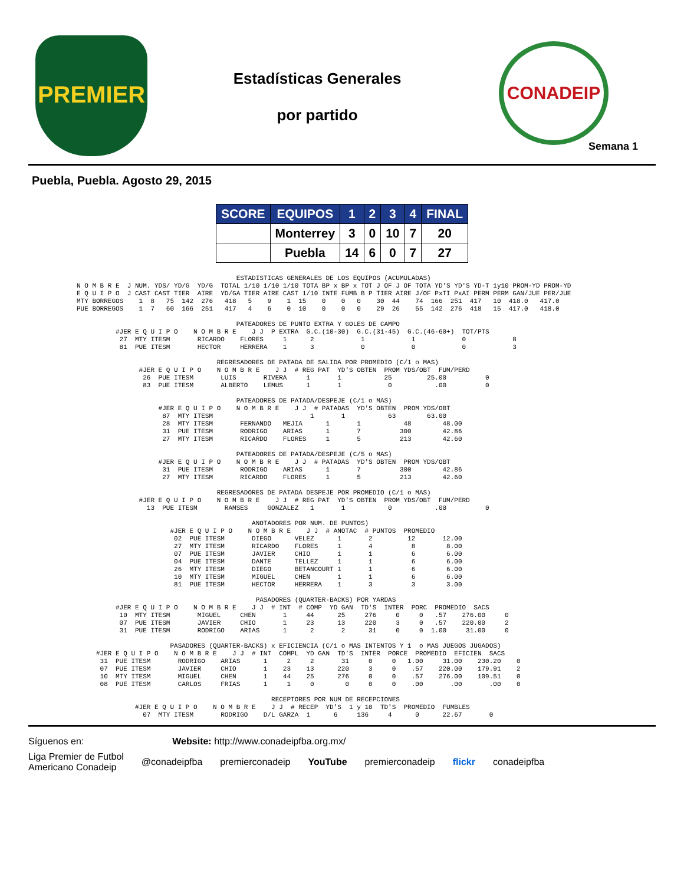PREMIER
Estadísticas Generales
por partido
CONADEIP
Semana 1
Puebla, Puebla. Agosto 29, 2015
| SCORE | EQUIPOS | 1 | 2 | 3 | 4 | FINAL |
| --- | --- | --- | --- | --- | --- | --- |
| | Monterrey | 3 | 0 | 10 | 7 | 20 |
| | Puebla | 14 | 6 | 0 | 7 | 27 |
                                         ESTADISTICAS GENERALES DE LOS EQUIPOS (ACUMULADAS)
N O M B R E  J NUM. YDS/ YD/G  YD/G  TOTAL 1/10 1/10 1/10 TOTA BP x BP x TOT J OF J OF TOTA YD'S YD'S YD-T 1y10 PROM-YD PROM-YD
E Q U I P O  J CAST CAST TIER  AIRE  YD/GA TIER AIRE CAST 1/10 INTE FUMB B P TIER AIRE J/OF PxTI PxAI PERM PERM GAN/JUE PER/JUE
MTY BORREGOS    1  8   75  142  276   418   5    9    1  15    0    0   0    30  44    74  166  251  417   10  418.0   417.0
PUE BORREGOS    1  7   60  166  251   417   4    6    0  10    0    0   0    29  26    55  142  276  418   15  417.0   418.0

                                         PATEADORES DE PUNTO EXTRA Y GOLES DE CAMPO
          #JER E Q U I P O    N O M B R E    J J  P EXTRA  G.C.(10-30)  G.C.(31-45)  G.C.(46-60+)  TOT/PTS
           27  MTY ITESM       RICARDO    FLORES     1      2            1            1            0            8
           81  PUE ITESM       HECTOR     HERRERA    1      3            0            0            0            3

                                    REGRESADORES DE PATADA DE SALIDA POR PROMEDIO (C/1 o MAS)
                #JER E Q U I P O    N O M B R E    J J  # REG PAT  YD'S OBTEN  PROM YDS/OBT  FUM/PERD
                 26  PUE ITESM       LUIS       RIVERA     1       1           25         25.00          0
                 83  PUE ITESM       ALBERTO    LEMUS      1       1            0           .00          0

                                         PATEADORES DE PATADA/DESPEJE (C/1 o MAS)
                     #JER E Q U I P O    N O M B R E    J J  # PATADAS  YD'S OBTEN  PROM YDS/OBT
                      87  MTY ITESM                         1       1           63        63.00
                      28  MTY ITESM       FERNANDO   MEJIA      1       1           48        48.00
                      31  PUE ITESM       RODRIGO    ARIAS      1       7          300        42.86
                      27  MTY ITESM       RICARDO    FLORES     1       5          213        42.60

                                         PATEADORES DE PATADA/DESPEJE (C/5 o MAS)
                     #JER E Q U I P O    N O M B R E    J J  # PATADAS  YD'S OBTEN  PROM YDS/OBT
                      31  PUE ITESM       RODRIGO    ARIAS      1       7          300        42.86
                      27  MTY ITESM       RICARDO    FLORES     1       5          213        42.60

                                    REGRESADORES DE PATADA DESPEJE POR PROMEDIO (C/1 o MAS)
                #JER E Q U I P O    N O M B R E    J J  # REG PAT  YD'S OBTEN  PROM YDS/OBT  FUM/PERD
                  13  PUE ITESM       RAMSES     GONZALEZ   1       1           0           .00          0

                                             ANOTADORES POR NUM. DE PUNTOS)
                        #JER E Q U I P O    N O M B R E    J J  # ANOTAC  # PUNTOS  PROMEDIO
                         02  PUE ITESM       DIEGO      VELEZ      1       2         12       12.00
                         27  MTY ITESM       RICARDO    FLORES     1       4          8        8.00
                         07  PUE ITESM       JAVIER     CHIO       1       1          6        6.00
                         04  PUE ITESM       DANTE      TELLEZ     1       1          6        6.00
                         26  MTY ITESM       DIEGO      BETANCOURT 1       1          6        6.00
                         10  MTY ITESM       MIGUEL     CHEN       1       1          6        6.00
                         81  PUE ITESM       HECTOR     HERRERA    1       3          3        3.00

                                              PASADORES (QUARTER-BACKS) POR YARDAS
          #JER E Q U I P O    N O M B R E    J J  # INT  # COMP  YD GAN  TD'S  INTER  PORC  PROMEDIO  SACS
           10  MTY ITESM       MIGUEL     CHEN       1     44      25     276     0     0   .57    276.00     0
           07  PUE ITESM       JAVIER     CHIO       1     23      13     220     3     0   .57    220.00     2
           31  PUE ITESM       RODRIGO    ARIAS      1      2       2      31     0     0  1.00     31.00     0

                        PASADORES (QUARTER-BACKS) x EFICIENCIA (C/1 o MAS INTENTOS Y 1  o MAS JUEGOS JUGADOS)
     #JER E Q U I P O    N O M B R E    J J  # INT  COMPL  YD GAN  TD'S  INTER  PORCE  PROMEDIO  EFICIEN  SACS
      31  PUE ITESM       RODRIGO    ARIAS      1     2     2       31     0     0   1.00     31.00    230.20    0
      07  PUE ITESM       JAVIER     CHIO       1    23    13      220     3     0    .57    220.00    179.91    2
      10  MTY ITESM       MIGUEL     CHEN       1    44    25      276     0     0    .57    276.00    109.51    0
      08  PUE ITESM       CARLOS     FRIAS      1     1     0        0     0     0    .00       .00       .00    0

                                                  RECEPTORES POR NUM DE RECEPCIONES
               #JER E Q U I P O    N O M B R E    J J  # RECEP  YD'S  1 y 10  TD'S  PROMEDIO  FUMBLES
                 07  MTY ITESM       RODRIGO    D/L GARZA  1      6     136     4      0      22.67       0
Síguenos en: Website: http://www.conadeipfba.org.mx/
Liga Premier de Futbol
Americano Conadeip @conadeipfba premierconadeip YouTube premierconadeip flickr conadeipfba